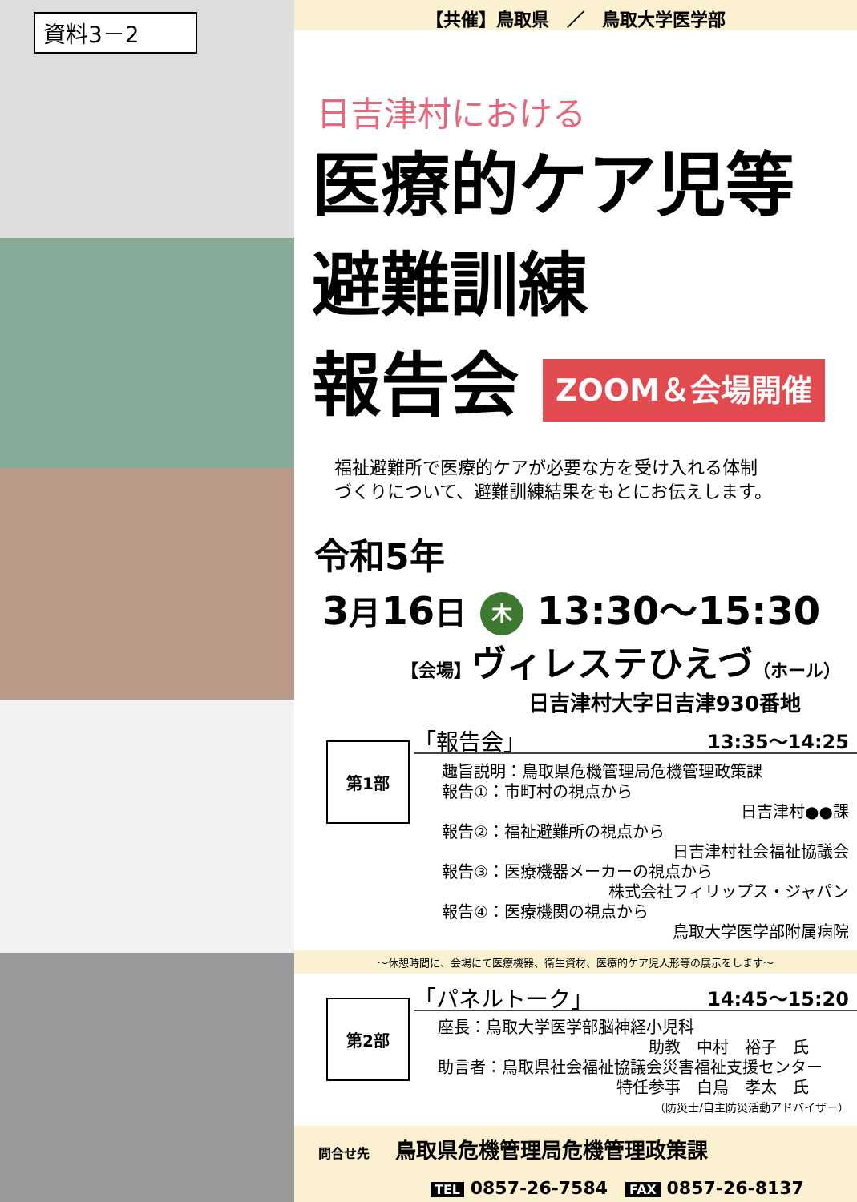資料3－2
【共催】鳥取県　／　鳥取大学医学部
日吉津村における
医療的ケア児等
避難訓練
報告会 ZOOM＆会場開催
福祉避難所で医療的ケアが必要な方を受け入れる体制
づくりについて、避難訓練結果をもとにお伝えします。
令和5年
3月16日 木 13:30～15:30
【会場】ヴィレステひえづ（ホール）
日吉津村大字日吉津930番地
第1部
「報告会」 13:35～14:25
趣旨説明：鳥取県危機管理局危機管理政策課
報告①：市町村の視点から
日吉津村●●課
報告②：福祉避難所の視点から
日吉津村社会福祉協議会
報告③：医療機器メーカーの視点から
株式会社フィリップス・ジャパン
報告④：医療機関の視点から
鳥取大学医学部附属病院
～休憩時間に、会場にて医療機器、衛生資材、医療的ケア児人形等の展示をします～
第2部
「パネルトーク」 14:45～15:20
座長：鳥取大学医学部脳神経小児科
助教　中村　裕子　氏
助言者：鳥取県社会福祉協議会災害福祉支援センター
特任参事　白鳥　孝太　氏
（防災士/自主防災活動アドバイザー）
問合せ先　　鳥取県危機管理局危機管理政策課
TEL 0857-26-7584　FAX 0857-26-8137